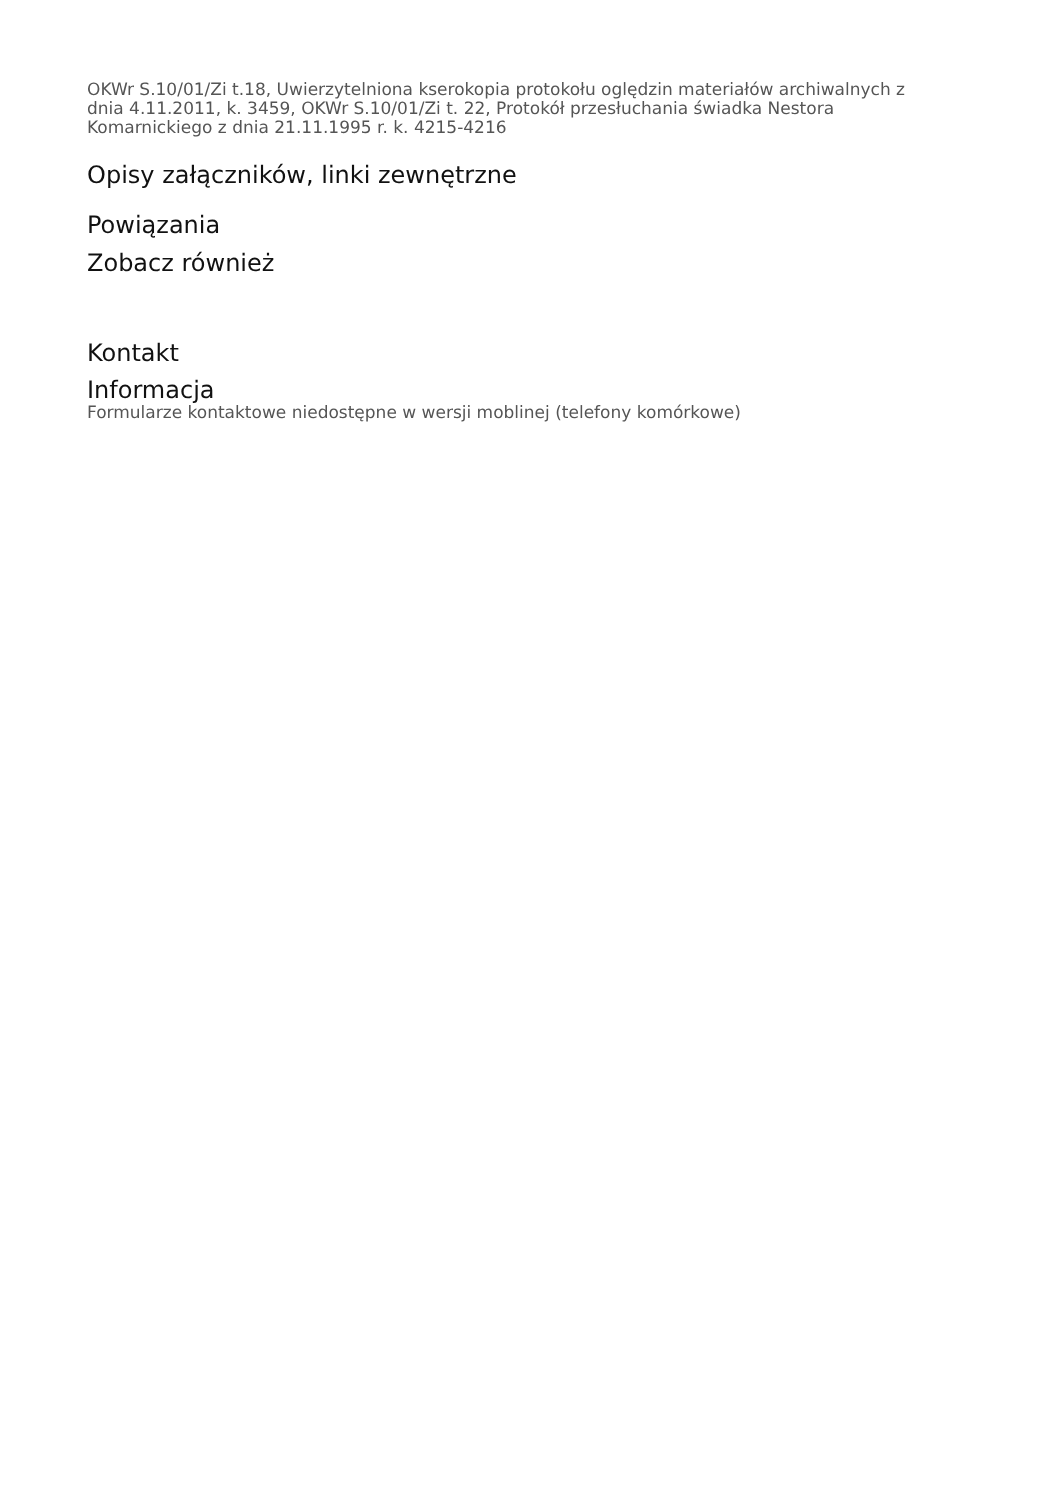OKWr S.10/01/Zi t.18, Uwierzytelniona kserokopia protokołu oględzin materiałów archiwalnych z dnia 4.11.2011, k. 3459, OKWr S.10/01/Zi t. 22, Protokół przesłuchania świadka Nestora Komarnickiego z dnia 21.11.1995 r. k. 4215-4216
Opisy załączników, linki zewnętrzne
Powiązania
Zobacz również
Kontakt
Informacja
Formularze kontaktowe niedostępne w wersji moblinej (telefony komórkowe)